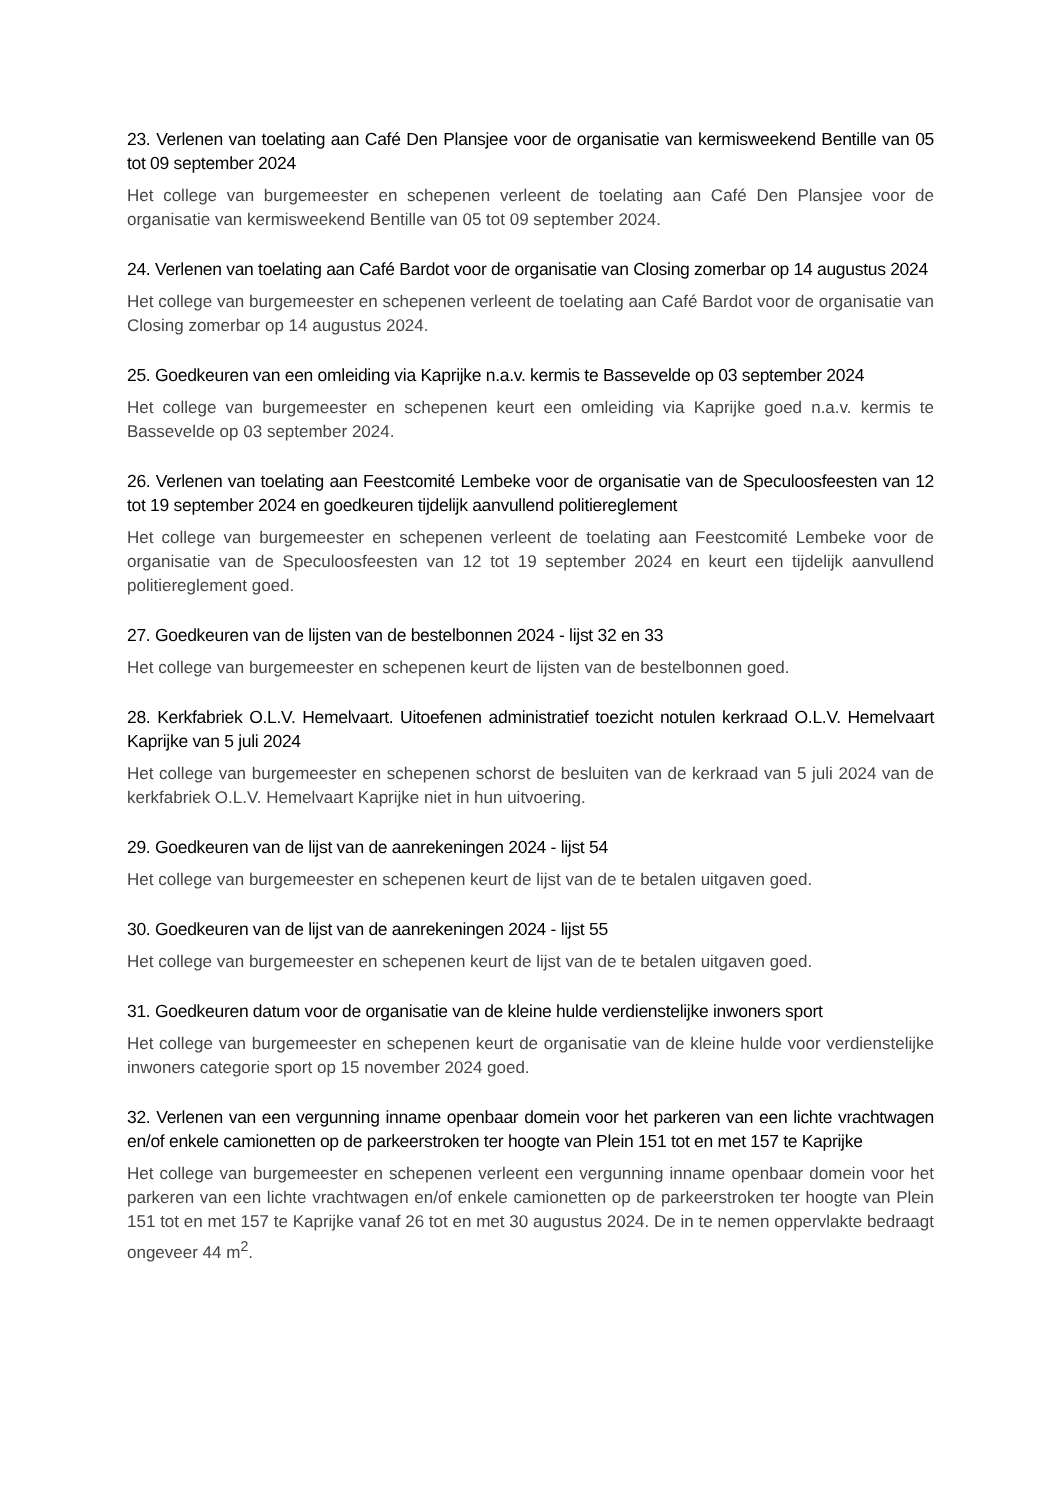23. Verlenen van toelating aan Café Den Plansjee voor de organisatie van kermisweekend Bentille van 05 tot 09 september 2024
Het college van burgemeester en schepenen verleent de toelating aan Café Den Plansjee voor de organisatie van kermisweekend Bentille van 05 tot 09 september 2024.
24. Verlenen van toelating aan Café Bardot voor de organisatie van Closing zomerbar op 14 augustus 2024
Het college van burgemeester en schepenen verleent de toelating aan Café Bardot voor de organisatie van Closing zomerbar op 14 augustus 2024.
25. Goedkeuren van een omleiding via Kaprijke n.a.v. kermis te Bassevelde op 03 september 2024
Het college van burgemeester en schepenen keurt een omleiding via Kaprijke goed n.a.v. kermis te Bassevelde op 03 september 2024.
26. Verlenen van toelating aan Feestcomité Lembeke voor de organisatie van de Speculoosfeesten van 12 tot 19 september 2024 en goedkeuren tijdelijk aanvullend politiereglement
Het college van burgemeester en schepenen verleent de toelating aan Feestcomité Lembeke voor de organisatie van de Speculoosfeesten van 12 tot 19 september 2024 en keurt een tijdelijk aanvullend politiereglement goed.
27. Goedkeuren van de lijsten van de bestelbonnen 2024 - lijst 32 en 33
Het college van burgemeester en schepenen keurt de lijsten van de bestelbonnen goed.
28. Kerkfabriek O.L.V. Hemelvaart. Uitoefenen administratief toezicht notulen kerkraad O.L.V. Hemelvaart Kaprijke van 5 juli 2024
Het college van burgemeester en schepenen schorst de besluiten van de kerkraad van 5 juli 2024 van de kerkfabriek O.L.V. Hemelvaart Kaprijke niet in hun uitvoering.
29. Goedkeuren van de lijst van de aanrekeningen 2024 - lijst 54
Het college van burgemeester en schepenen keurt de lijst van de te betalen uitgaven goed.
30. Goedkeuren van de lijst van de aanrekeningen 2024 - lijst 55
Het college van burgemeester en schepenen keurt de lijst van de te betalen uitgaven goed.
31. Goedkeuren datum voor de organisatie van de kleine hulde verdienstelijke inwoners sport
Het college van burgemeester en schepenen keurt de organisatie van de kleine hulde voor verdienstelijke inwoners categorie sport op 15 november 2024 goed.
32. Verlenen van een vergunning inname openbaar domein voor het parkeren van een lichte vrachtwagen en/of enkele camionetten op de parkeerstroken ter hoogte van Plein 151 tot en met 157 te Kaprijke
Het college van burgemeester en schepenen verleent een vergunning inname openbaar domein voor het parkeren van een lichte vrachtwagen en/of enkele camionetten op de parkeerstroken ter hoogte van Plein 151 tot en met 157 te Kaprijke vanaf 26 tot en met 30 augustus 2024. De in te nemen oppervlakte bedraagt ongeveer 44 m<sup>2</sup>.